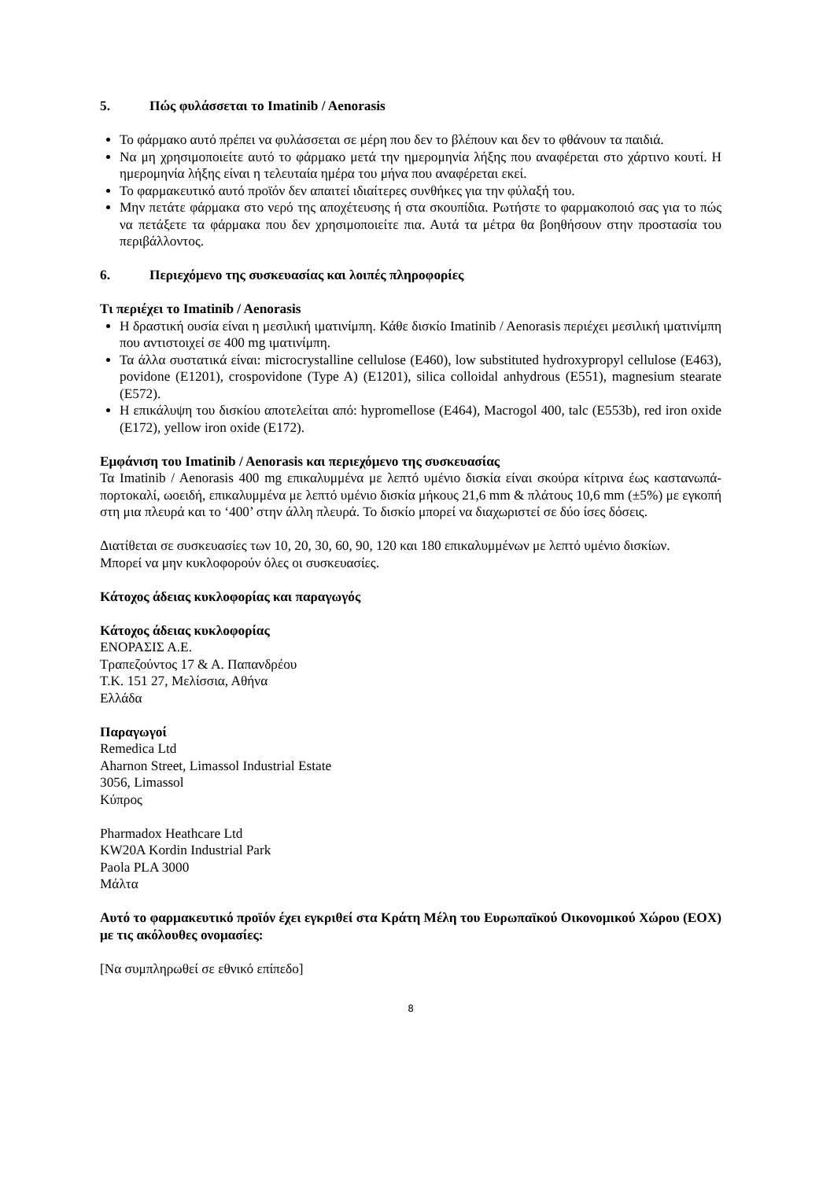5. Πώς φυλάσσεται το Imatinib / Aenorasis
Το φάρμακο αυτό πρέπει να φυλάσσεται σε μέρη που δεν το βλέπουν και δεν το φθάνουν τα παιδιά.
Να μη χρησιμοποιείτε αυτό το φάρμακο μετά την ημερομηνία λήξης που αναφέρεται στο χάρτινο κουτί. Η ημερομηνία λήξης είναι η τελευταία ημέρα του μήνα που αναφέρεται εκεί.
Το φαρμακευτικό αυτό προϊόν δεν απαιτεί ιδιαίτερες συνθήκες για την φύλαξή του.
Μην πετάτε φάρμακα στο νερό της αποχέτευσης ή στα σκουπίδια. Ρωτήστε το φαρμακοποιό σας για το πώς να πετάξετε τα φάρμακα που δεν χρησιμοποιείτε πια. Αυτά τα μέτρα θα βοηθήσουν στην προστασία του περιβάλλοντος.
6. Περιεχόμενο της συσκευασίας και λοιπές πληροφορίες
Τι περιέχει το Imatinib / Aenorasis
Η δραστική ουσία είναι η μεσιλική ιματινίμπη. Κάθε δισκίο Imatinib / Aenorasis περιέχει μεσιλική ιματινίμπη που αντιστοιχεί σε 400 mg ιματινίμπη.
Τα άλλα συστατικά είναι: microcrystalline cellulose (E460), low substituted hydroxypropyl cellulose (E463), povidone (E1201), crospovidone (Type A) (E1201), silica colloidal anhydrous (E551), magnesium stearate (E572).
Η επικάλυψη του δισκίου αποτελείται από: hypromellose (E464), Macrogol 400, talc (E553b), red iron oxide (E172), yellow iron oxide (E172).
Εμφάνιση του Imatinib / Aenorasis και περιεχόμενο της συσκευασίας
Τα Imatinib / Aenorasis 400 mg επικαλυμμένα με λεπτό υμένιο δισκία είναι σκούρα κίτρινα έως καστανωπά-πορτοκαλί, ωοειδή, επικαλυμμένα με λεπτό υμένιο δισκία μήκους 21,6 mm & πλάτους 10,6 mm (±5%) με εγκοπή στη μια πλευρά και το ‘400’ στην άλλη πλευρά. Το δισκίο μπορεί να διαχωριστεί σε δύο ίσες δόσεις.
Διατίθεται σε συσκευασίες των 10, 20, 30, 60, 90, 120 και 180 επικαλυμμένων με λεπτό υμένιο δισκίων.
Μπορεί να μην κυκλοφορούν όλες οι συσκευασίες.
Κάτοχος άδειας κυκλοφορίας και παραγωγός
Κάτοχος άδειας κυκλοφορίας
ΕΝΟΡΑΣΙΣ Α.Ε.
Τραπεζούντος 17 & Α. Παπανδρέου
Τ.Κ. 151 27, Μελίσσια, Αθήνα
Ελλάδα
Παραγωγοί
Remedica Ltd
Aharnon Street, Limassol Industrial Estate
3056, Limassol
Κύπρος
Pharmadox Heathcare Ltd
KW20A Kordin Industrial Park
Paola PLA 3000
Μάλτα
Αυτό το φαρμακευτικό προϊόν έχει εγκριθεί στα Κράτη Μέλη του Ευρωπαϊκού Οικονομικού Χώρου (ΕΟΧ) με τις ακόλουθες ονομασίες:
[Να συμπληρωθεί σε εθνικό επίπεδο]
8